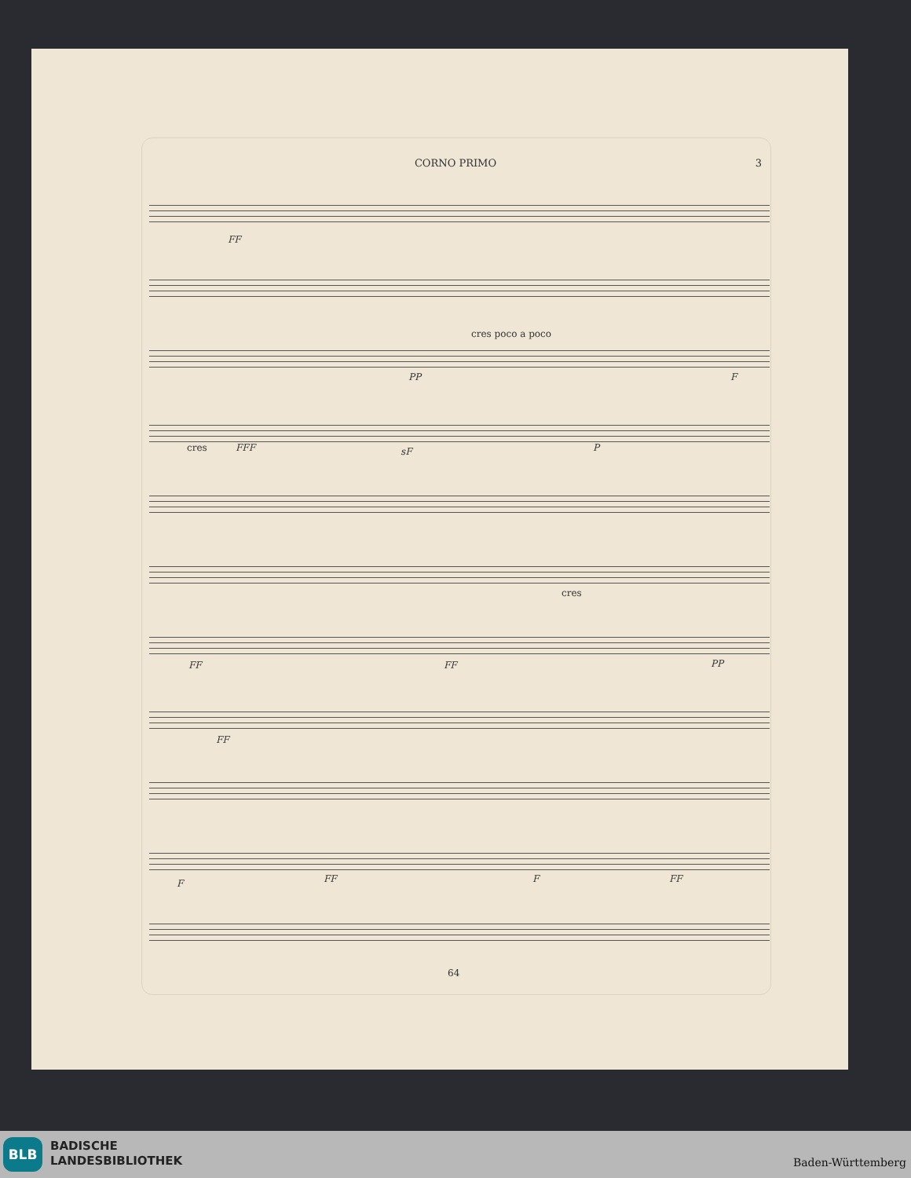CORNO PRIMO 3
FF
cres poco a poco
PP F
cres FFF sF P
cres
FF FF PP
FF
F FF F FF
64
BLB
BADISCHE
LANDESBIBLIOTHEK
Baden-Württemberg